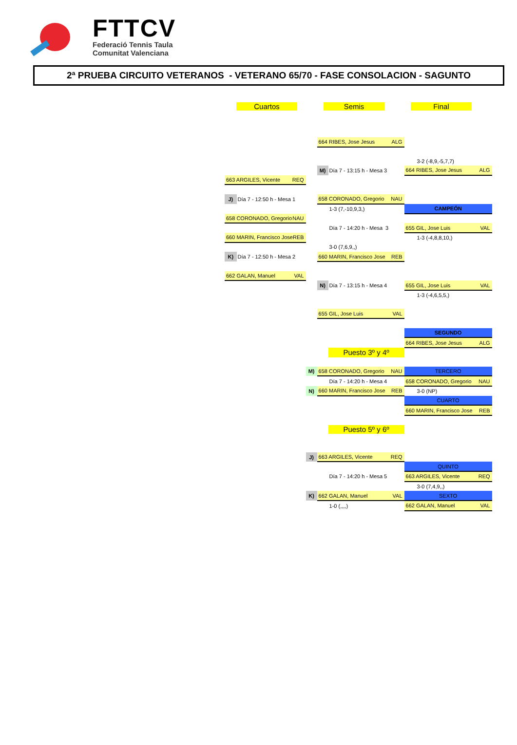FTTCV
Federació Tennis Taula
Comunitat Valenciana
2ª PRUEBA CIRCUITO VETERANOS - VETERANO 65/70 - FASE CONSOLACION - SAGUNTO
Cuartos Semis Final
| | | | 664 RIBES, Jose Jesus ALG | | |
| | | | | | 3-2 (-8,9,-5,7,7) |
| | | | M) | Día 7 - 13:15 h - Mesa 3 | 664 RIBES, Jose Jesus ALG |
| 663 ARGILES, Vicente REQ | | | | | |
| J) | Día 7 - 12:50 h - Mesa 1 | | 658 CORONADO, Gregorio NAU | | |
| | | | | 1-3 (7,-10,9,3,) | CAMPEÓN |
| 658 CORONADO, Gregorio NAU | | | | | |
| | | | | Día 7 - 14:20 h - Mesa 3 | 655 GIL, Jose Luis VAL |
| 660 MARIN, Francisco Jose REB | | | | | 1-3 (-4,8,8,10,) |
| | | | | 3-0 (7,6,9,,) | |
| K) | Día 7 - 12:50 h - Mesa 2 | | 660 MARIN, Francisco Jose REB | | |
| 662 GALAN, Manuel VAL | | | | | |
| | | | N) | Día 7 - 13:15 h - Mesa 4 | 655 GIL, Jose Luis VAL |
| | | | | | 1-3 (-4,6,5,5,) |
| | | | 655 GIL, Jose Luis VAL | | |
| | | | | | SEGUNDO |
| | | | | | 664 RIBES, Jose Jesus ALG |
| | | | | Puesto 3º y 4º | |
| | | M) | 658 CORONADO, Gregorio NAU | | TERCERO |
| | | | | Día 7 - 14:20 h - Mesa 4 | 658 CORONADO, Gregorio NAU |
| | | N) | 660 MARIN, Francisco Jose REB | | 3-0 (NP) |
| | | | | | CUARTO |
| | | | | | 660 MARIN, Francisco Jose REB |
| | | | | Puesto 5º y 6º | |
| | | J) | 663 ARGILES, Vicente REQ | | |
| | | | | | QUINTO |
| | | | | Día 7 - 14:20 h - Mesa 5 | 663 ARGILES, Vicente REQ |
| | | | | | 3-0 (7,4,9,,) |
| | | K) | 662 GALAN, Manuel VAL | | SEXTO |
| | | | | 1-0 (,,,,) | 662 GALAN, Manuel VAL |